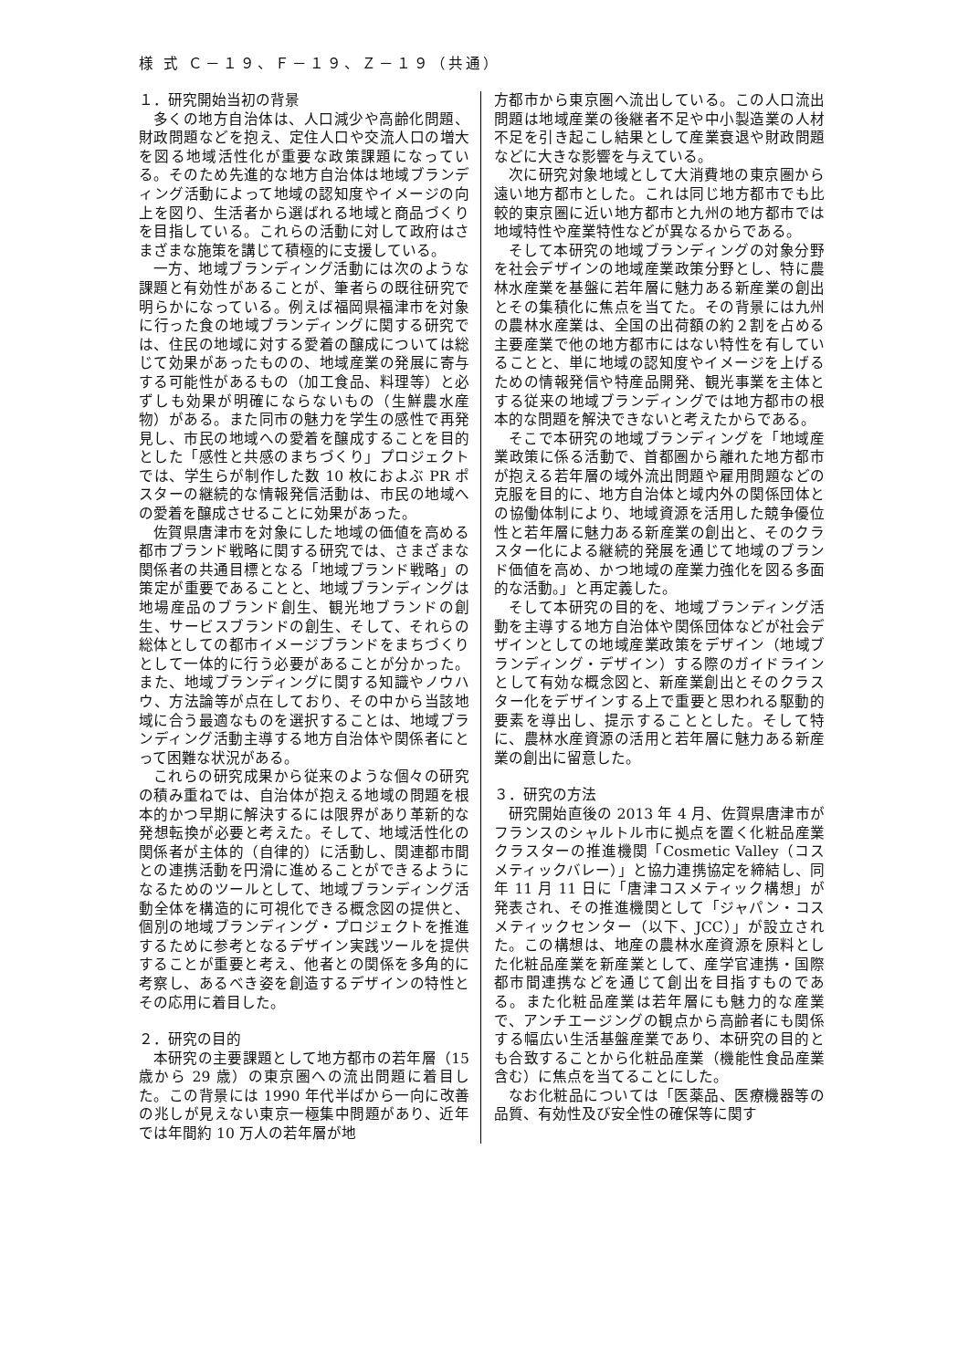様 式 Ｃ－１９、Ｆ－１９、Ｚ－１９（共通）
１．研究開始当初の背景
多くの地方自治体は、人口減少や高齢化問題、財政問題などを抱え、定住人口や交流人口の増大を図る地域活性化が重要な政策課題になっている。そのため先進的な地方自治体は地域ブランディング活動によって地域の認知度やイメージの向上を図り、生活者から選ばれる地域と商品づくりを目指している。これらの活動に対して政府はさまざまな施策を講じて積極的に支援している。
一方、地域ブランディング活動には次のような課題と有効性があることが、筆者らの既往研究で明らかになっている。例えば福岡県福津市を対象に行った食の地域ブランディングに関する研究では、住民の地域に対する愛着の醸成については総じて効果があったものの、地域産業の発展に寄与する可能性があるもの（加工食品、料理等）と必ずしも効果が明確にならないもの（生鮮農水産物）がある。また同市の魅力を学生の感性で再発見し、市民の地域への愛着を醸成することを目的とした「感性と共感のまちづくり」プロジェクトでは、学生らが制作した数 10 枚におよぶ PR ポスターの継続的な情報発信活動は、市民の地域への愛着を醸成させることに効果があった。
佐賀県唐津市を対象にした地域の価値を高める都市ブランド戦略に関する研究では、さまざまな関係者の共通目標となる「地域ブランド戦略」の策定が重要であることと、地域ブランディングは地場産品のブランド創生、観光地ブランドの創生、サービスブランドの創生、そして、それらの総体としての都市イメージブランドをまちづくりとして一体的に行う必要があることが分かった。また、地域ブランディングに関する知識やノウハウ、方法論等が点在しており、その中から当該地域に合う最適なものを選択することは、地域ブランディング活動主導する地方自治体や関係者にとって困難な状況がある。
これらの研究成果から従来のような個々の研究の積み重ねでは、自治体が抱える地域の問題を根本的かつ早期に解決するには限界があり革新的な発想転換が必要と考えた。そして、地域活性化の関係者が主体的（自律的）に活動し、関連都市間との連携活動を円滑に進めることができるようになるためのツールとして、地域ブランディング活動全体を構造的に可視化できる概念図の提供と、個別の地域ブランディング・プロジェクトを推進するために参考となるデザイン実践ツールを提供することが重要と考え、他者との関係を多角的に考察し、あるべき姿を創造するデザインの特性とその応用に着目した。
２．研究の目的
本研究の主要課題として地方都市の若年層（15 歳から 29 歳）の東京圏への流出問題に着目した。この背景には 1990 年代半ばから一向に改善の兆しが見えない東京一極集中問題があり、近年では年間約 10 万人の若年層が地
方都市から東京圏へ流出している。この人口流出問題は地域産業の後継者不足や中小製造業の人材不足を引き起こし結果として産業衰退や財政問題などに大きな影響を与えている。
次に研究対象地域として大消費地の東京圏から遠い地方都市とした。これは同じ地方都市でも比較的東京圏に近い地方都市と九州の地方都市では地域特性や産業特性などが異なるからである。
そして本研究の地域ブランディングの対象分野を社会デザインの地域産業政策分野とし、特に農林水産業を基盤に若年層に魅力ある新産業の創出とその集積化に焦点を当てた。その背景には九州の農林水産業は、全国の出荷額の約２割を占める主要産業で他の地方都市にはない特性を有していることと、単に地域の認知度やイメージを上げるための情報発信や特産品開発、観光事業を主体とする従来の地域ブランディングでは地方都市の根本的な問題を解決できないと考えたからである。
そこで本研究の地域ブランディングを「地域産業政策に係る活動で、首都圏から離れた地方都市が抱える若年層の域外流出問題や雇用問題などの克服を目的に、地方自治体と域内外の関係団体との協働体制により、地域資源を活用した競争優位性と若年層に魅力ある新産業の創出と、そのクラスター化による継続的発展を通じて地域のブランド価値を高め、かつ地域の産業力強化を図る多面的な活動。」と再定義した。
そして本研究の目的を、地域ブランディング活動を主導する地方自治体や関係団体などが社会デザインとしての地域産業政策をデザイン（地域ブランディング・デザイン）する際のガイドラインとして有効な概念図と、新産業創出とそのクラスター化をデザインする上で重要と思われる駆動的要素を導出し、提示することとした。そして特に、農林水産資源の活用と若年層に魅力ある新産業の創出に留意した。
３．研究の方法
研究開始直後の 2013 年 4 月、佐賀県唐津市がフランスのシャルトル市に拠点を置く化粧品産業クラスターの推進機関「Cosmetic Valley（コスメティックバレー）」と協力連携協定を締結し、同年 11 月 11 日に「唐津コスメティック構想」が発表され、その推進機関として「ジャパン・コスメティックセンター（以下、JCC）」が設立された。この構想は、地産の農林水産資源を原料とした化粧品産業を新産業として、産学官連携・国際都市間連携などを通じて創出を目指すものである。また化粧品産業は若年層にも魅力的な産業で、アンチエージングの観点から高齢者にも関係する幅広い生活基盤産業であり、本研究の目的とも合致することから化粧品産業（機能性食品産業含む）に焦点を当てることにした。
なお化粧品については「医薬品、医療機器等の品質、有効性及び安全性の確保等に関す